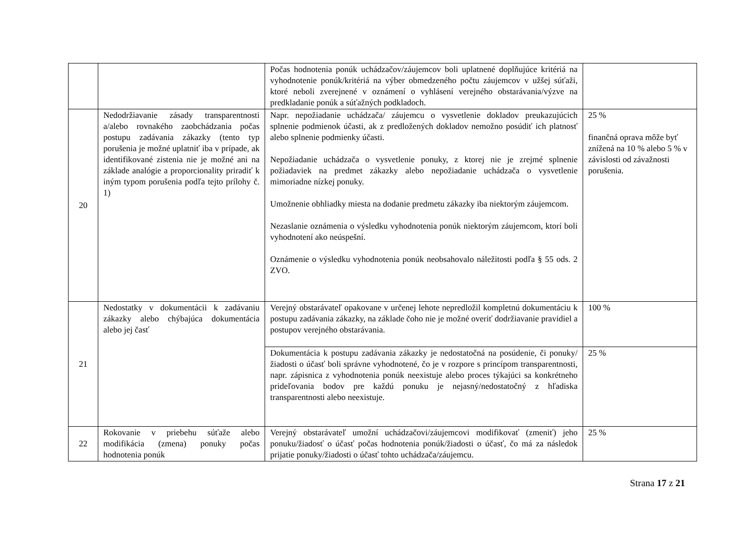| | | Počas hodnotenia ponúk uchádzačov/záujemcov boli uplatnené doplňujúce kritériá na vyhodnotenie ponúk/kritériá na výber obmedzeného počtu záujemcov v užšej súťaži, ktoré neboli zverejnené v oznámení o vyhlásení verejného obstarávania/výzve na predkladanie ponúk a súťažných podkladoch. | |
| 20 | Nedodržiavanie zásady transparentnosti a/alebo rovnakého zaobchádzania počas postupu zadávania zákazky (tento typ porušenia je možné uplatniť iba v prípade, ak identifikované zistenia nie je možné ani na základe analógie a proporcionality priradiť k iným typom porušenia podľa tejto prílohy č. 1) | Napr. nepožiadanie uchádzača/ záujemcu o vysvetlenie dokladov preukazujúcich splnenie podmienok účasti, ak z predložených dokladov nemožno posúdiť ich platnosť alebo splnenie podmienky účasti. Nepožiadanie uchádzača o vysvetlenie ponuky, z ktorej nie je zrejmé splnenie požiadaviek na predmet zákazky alebo nepožiadanie uchádzača o vysvetlenie mimoriadne nízkej ponuky. Umožnenie obhliadky miesta na dodanie predmetu zákazky iba niektorým záujemcom. Nezaslanie oznámenia o výsledku vyhodnotenia ponúk niektorým záujemcom, ktorí boli vyhodnotení ako neúspešní. Oznámenie o výsledku vyhodnotenia ponúk neobsahovalo náležitosti podľa § 55 ods. 2 ZVO. | 25 % finančná oprava môže byť znížená na 10 % alebo 5 % v závislosti od závažnosti porušenia. |
| 21 | Nedostatky v dokumentácii k zadávaniu zákazky alebo chýbajúca dokumentácia alebo jej časť | Verejný obstarávateľ opakovane v určenej lehote nepredložil kompletnú dokumentáciu k postupu zadávania zákazky, na základe čoho nie je možné overiť dodržiavanie pravidiel a postupov verejného obstarávania. | 100 % |
| | | Dokumentácia k postupu zadávania zákazky je nedostatočná na posúdenie, či ponuky/žiadosti o účasť boli správne vyhodnotené, čo je v rozpore s princípom transparentnosti, napr. zápisnica z vyhodnotenia ponúk neexistuje alebo proces týkajúci sa konkrétneho prideľovania bodov pre každú ponuku je nejasný/nedostatočný z hľadiska transparentnosti alebo neexistuje. | 25 % |
| 22 | Rokovanie v priebehu súťaže alebo modifikácia (zmena) ponuky počas hodnotenia ponúk | Verejný obstarávateľ umožní uchádzačovi/záujemcovi modifikovať (zmeniť) jeho ponuku/žiadosť o účasť počas hodnotenia ponúk/žiadosti o účasť, čo má za následok prijatie ponuky/žiadosti o účasť tohto uchádzača/záujemcu. | 25 % |
Strana 17 z 21